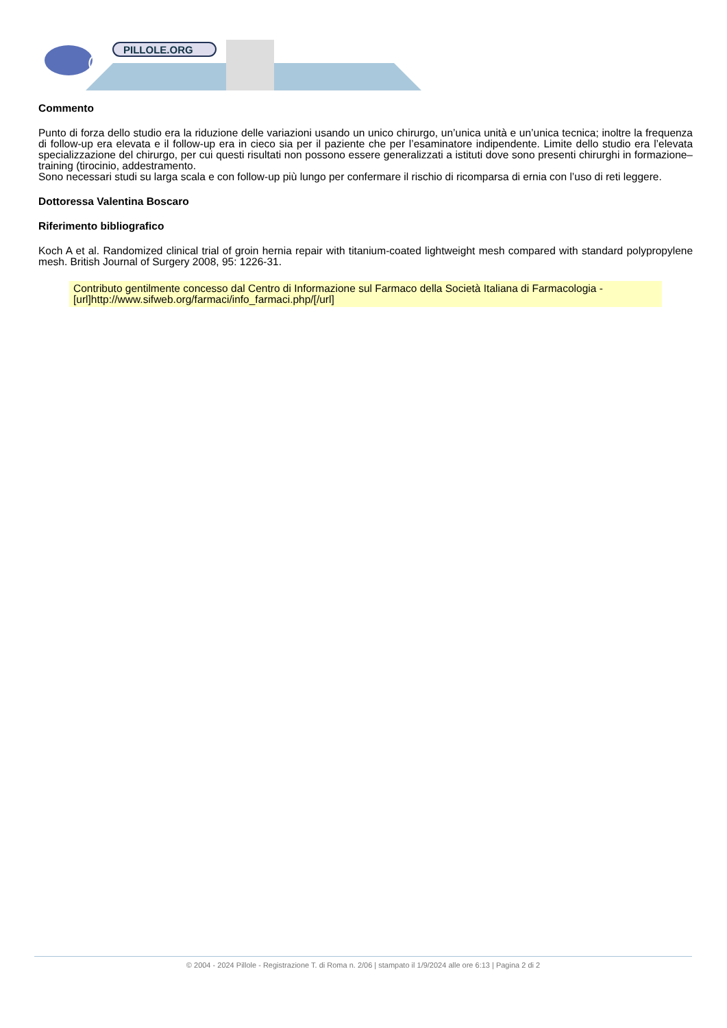@
PILLOLE.ORG
Commento
Punto di forza dello studio era la riduzione delle variazioni usando un unico chirurgo, un’unica unità e un’unica tecnica; inoltre la frequenza di follow-up era elevata e il follow-up era in cieco sia per il paziente che per l’esaminatore indipendente. Limite dello studio era l’elevata specializzazione del chirurgo, per cui questi risultati non possono essere generalizzati a istituti dove sono presenti chirurghi in formazione–training (tirocinio, addestramento.
Sono necessari studi su larga scala e con follow-up più lungo per confermare il rischio di ricomparsa di ernia con l’uso di reti leggere.
Dottoressa Valentina Boscaro
Riferimento bibliografico
Koch A et al. Randomized clinical trial of groin hernia repair with titanium-coated lightweight mesh compared with standard polypropylene mesh. British Journal of Surgery 2008, 95: 1226-31.
Contributo gentilmente concesso dal Centro di Informazione sul Farmaco della Società Italiana di Farmacologia - [url]http://www.sifweb.org/farmaci/info_farmaci.php/[/url]
© 2004 - 2024 Pillole - Registrazione T. di Roma n. 2/06 | stampato il 1/9/2024 alle ore 6:13 | Pagina 2 di 2